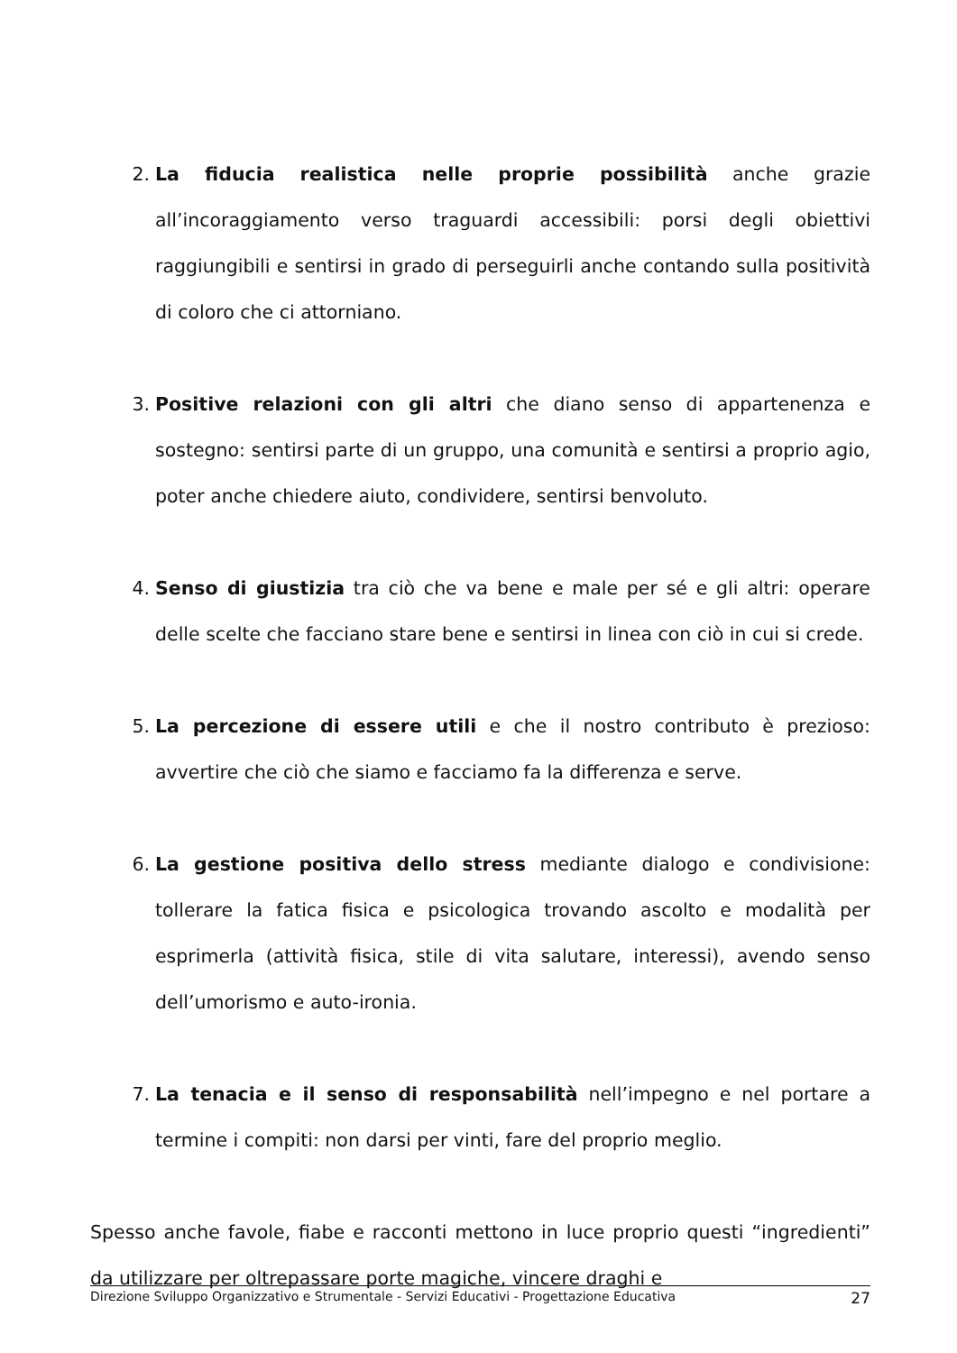2. La fiducia realistica nelle proprie possibilità anche grazie all’incoraggiamento verso traguardi accessibili: porsi degli obiettivi raggiungibili e sentirsi in grado di perseguirli anche contando sulla positività di coloro che ci attorniano.
3. Positive relazioni con gli altri che diano senso di appartenenza e sostegno: sentirsi parte di un gruppo, una comunità e sentirsi a proprio agio, poter anche chiedere aiuto, condividere, sentirsi benvoluto.
4. Senso di giustizia tra ciò che va bene e male per sé e gli altri: operare delle scelte che facciano stare bene e sentirsi in linea con ciò in cui si crede.
5. La percezione di essere utili e che il nostro contributo è prezioso: avvertire che ciò che siamo e facciamo fa la differenza e serve.
6. La gestione positiva dello stress mediante dialogo e condivisione: tollerare la fatica fisica e psicologica trovando ascolto e modalità per esprimerla (attività fisica, stile di vita salutare, interessi), avendo senso dell’umorismo e auto-ironia.
7. La tenacia e il senso di responsabilità nell’impegno e nel portare a termine i compiti: non darsi per vinti, fare del proprio meglio.
Spesso anche favole, fiabe e racconti mettono in luce proprio questi “ingredienti” da utilizzare per oltrepassare porte magiche, vincere draghi e
Direzione Sviluppo Organizzativo e Strumentale - Servizi Educativi - Progettazione Educativa 27